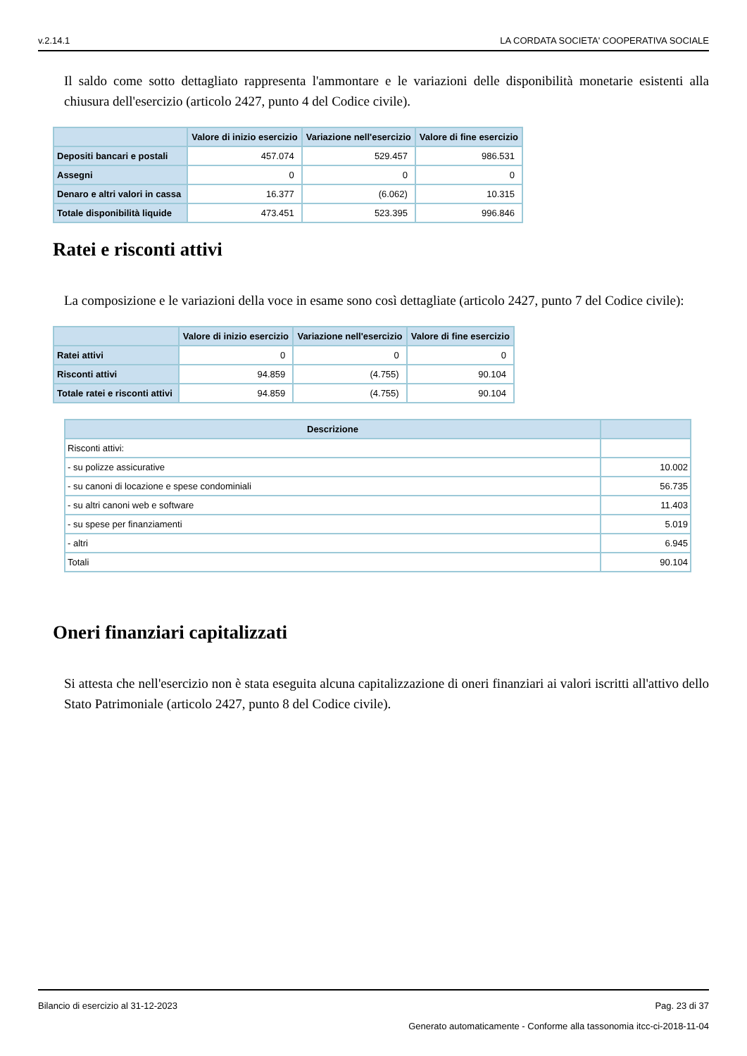v.2.14.1 LA CORDATA SOCIETA' COOPERATIVA SOCIALE
Il saldo come sotto dettagliato rappresenta l'ammontare e le variazioni delle disponibilità monetarie esistenti alla chiusura dell'esercizio (articolo 2427, punto 4 del Codice civile).
| | Valore di inizio esercizio | Variazione nell'esercizio | Valore di fine esercizio |
| --- | --- | --- | --- |
| Depositi bancari e postali | 457.074 | 529.457 | 986.531 |
| Assegni | 0 | 0 | 0 |
| Denaro e altri valori in cassa | 16.377 | (6.062) | 10.315 |
| Totale disponibilità liquide | 473.451 | 523.395 | 996.846 |
Ratei e risconti attivi
La composizione e le variazioni della voce in esame sono così dettagliate (articolo 2427, punto 7 del Codice civile):
| | Valore di inizio esercizio | Variazione nell'esercizio | Valore di fine esercizio |
| --- | --- | --- | --- |
| Ratei attivi | 0 | 0 | 0 |
| Risconti attivi | 94.859 | (4.755) | 90.104 |
| Totale ratei e risconti attivi | 94.859 | (4.755) | 90.104 |
| Descrizione | |
| --- | --- |
| Risconti attivi: | |
| - su polizze assicurative | 10.002 |
| - su canoni di locazione e spese condominiali | 56.735 |
| - su altri canoni web e software | 11.403 |
| - su spese per finanziamenti | 5.019 |
| - altri | 6.945 |
| Totali | 90.104 |
Oneri finanziari capitalizzati
Si attesta che nell'esercizio non è stata eseguita alcuna capitalizzazione di oneri finanziari ai valori iscritti all'attivo dello Stato Patrimoniale (articolo 2427, punto 8 del Codice civile).
Bilancio di esercizio al 31-12-2023 Pag. 23 di 37
Generato automaticamente - Conforme alla tassonomia itcc-ci-2018-11-04